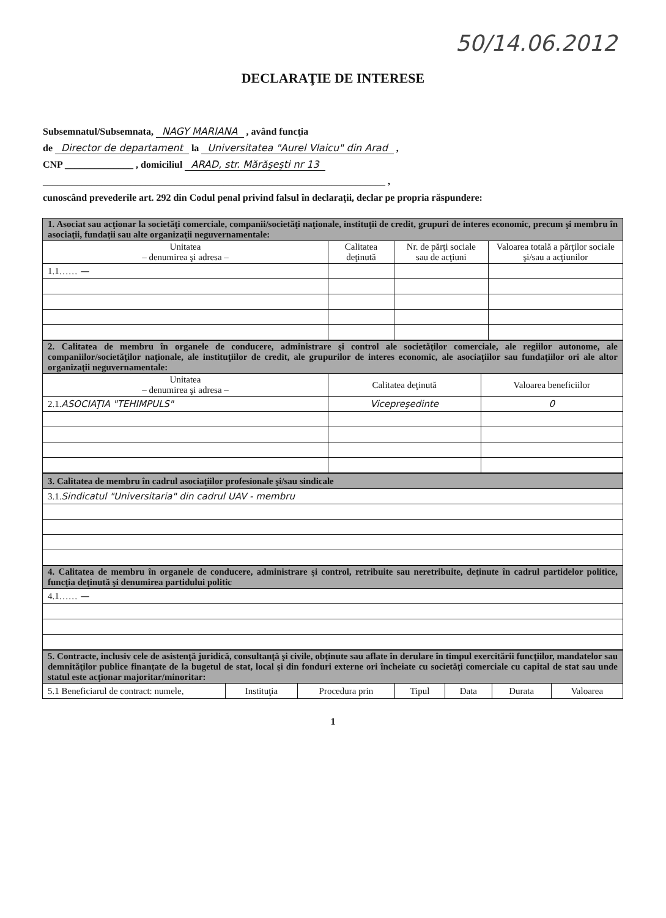50/14.06.2012
DECLARAŢIE DE INTERESE
Subsemnatul/Subsemnata, NAGY MARIANA , având funcţia
de Director de departament la Universitatea "Aurel Vlaicu" din Arad ,
CNP ______________ , domiciliul ARAD, str. Mărăşeşti nr 13
______________________________________________________________________ ,
cunoscând prevederile art. 292 din Codul penal privind falsul în declaraţii, declar pe propria răspundere:
| 1. Asociat sau acţionar la societăţi comerciale, companii/societăţi naţionale, instituţii de credit, grupuri de interes economic, precum şi membru în asociaţii, fundaţii sau alte organizaţii neguvernamentale: | | | |
| Unitatea – denumirea şi adresa – | Calitatea deţinută | Nr. de părţi sociale sau de acţiuni | Valoarea totală a părţilor sociale şi/sau a acţiunilor |
| 1.1…… — | | | |
| 2. Calitatea de membru în organele de conducere, administrare şi control ale societăţilor comerciale, ale regiilor autonome, ale companiilor/societăţilor naţionale, ale instituţiilor de credit, ale grupurilor de interes economic, ale asociaţiilor sau fundaţiilor ori ale altor organizaţii neguvernamentale: | | |
| Unitatea – denumirea şi adresa – | Calitatea deţinută | Valoarea beneficiilor |
| 2.1. ASOCIAŢIA "TEHIMPULS" | Vicepreşedinte | 0 |
| 3. Calitatea de membru în cadrul asociaţiilor profesionale şi/sau sindicale |
| 3.1. Sindicatul "Universitaria" din cadrul UAV - membru |
| 4. Calitatea de membru în organele de conducere, administrare şi control, retribuite sau neretribuite, deţinute în cadrul partidelor politice, funcţia deţinută şi denumirea partidului politic |
| 4.1…… — |
| 5. Contracte, inclusiv cele de asistenţă juridică, consultanţă şi civile, obţinute sau aflate în derulare în timpul exercitării funcţiilor, mandatelor sau demnităţilor publice finanţate de la bugetul de stat, local şi din fonduri externe ori încheiate cu societăţi comerciale cu capital de stat sau unde statul este acţionar majoritar/minoritar: | | | | | | |
| 5.1 Beneficiarul de contract: numele, | Instituţia | Procedura prin | Tipul | Data | Durata | Valoarea |
1